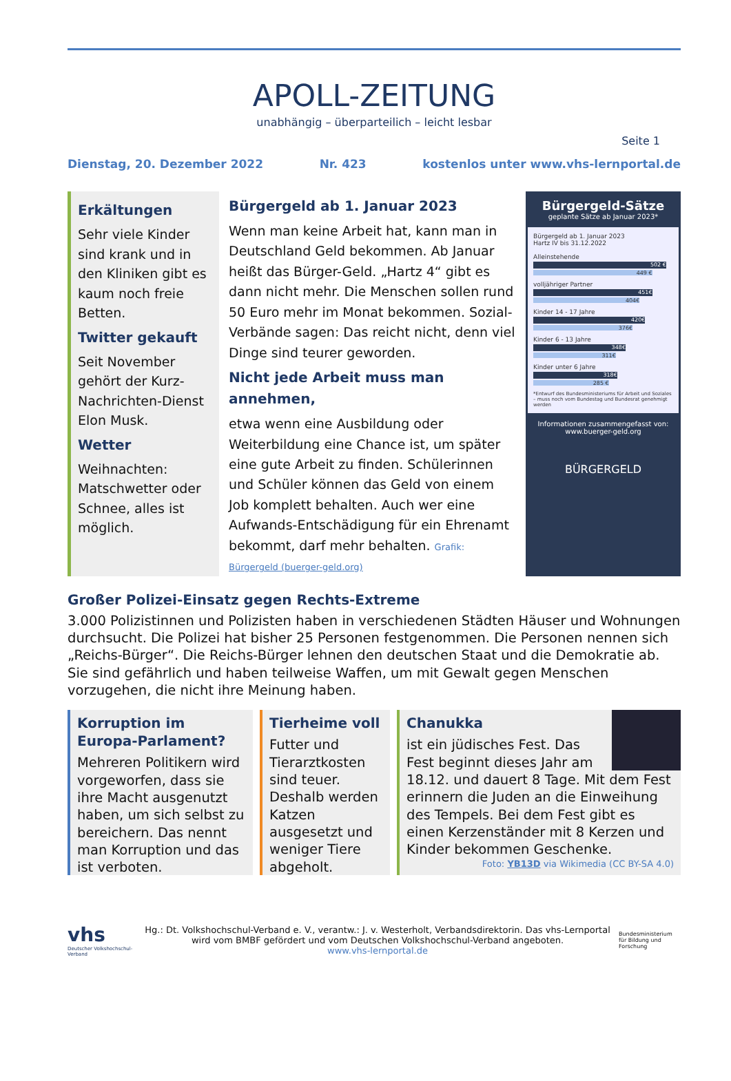APOLL-ZEITUNG
unabhängig – überparteilich – leicht lesbar
Seite 1
Dienstag, 20. Dezember 2022 Nr. 423 kostenlos unter www.vhs-lernportal.de
Erkältungen
Sehr viele Kinder sind krank und in den Kliniken gibt es kaum noch freie Betten.
Twitter gekauft
Seit November gehört der Kurz-Nachrichten-Dienst Elon Musk.
Wetter
Weihnachten: Matschwetter oder Schnee, alles ist möglich.
Bürgergeld ab 1. Januar 2023
Wenn man keine Arbeit hat, kann man in Deutschland Geld bekommen. Ab Januar heißt das Bürger-Geld. „Hartz 4“ gibt es dann nicht mehr. Die Menschen sollen rund 50 Euro mehr im Monat bekommen. Sozial-Verbände sagen: Das reicht nicht, denn viel Dinge sind teurer geworden.
Nicht jede Arbeit muss man annehmen,
etwa wenn eine Ausbildung oder Weiterbildung eine Chance ist, um später eine gute Arbeit zu finden. Schülerinnen und Schüler können das Geld von einem Job komplett behalten. Auch wer eine Aufwands-Entschädigung für ein Ehrenamt bekommt, darf mehr behalten. Grafik: Bürgergeld (buerger-geld.org)
Bürgergeld-Sätze
geplante Sätze ab Januar 2023*
Bürgergeld ab 1. Januar 2023
Hartz IV bis 31.12.2022
Alleinstehende
502 €
449 €
volljähriger Partner
451€
404€
Kinder 14 - 17 Jahre
420€
376€
Kinder 6 - 13 Jahre
348€
311€
Kinder unter 6 Jahre
318€
285 €
*Entwurf des Bundesministeriums für Arbeit und Soziales – muss noch vom Bundestag und Bundesrat genehmigt werden
Informationen zusammengefasst von: www.buerger-geld.org
BÜRGERGELD
Großer Polizei-Einsatz gegen Rechts-Extreme
3.000 Polizistinnen und Polizisten haben in verschiedenen Städten Häuser und Wohnungen durchsucht. Die Polizei hat bisher 25 Personen festgenommen. Die Personen nennen sich „Reichs-Bürger“. Die Reichs-Bürger lehnen den deutschen Staat und die Demokratie ab. Sie sind gefährlich und haben teilweise Waffen, um mit Gewalt gegen Menschen vorzugehen, die nicht ihre Meinung haben.
Korruption im Europa-Parlament?
Mehreren Politikern wird vorgeworfen, dass sie ihre Macht ausgenutzt haben, um sich selbst zu bereichern. Das nennt man Korruption und das ist verboten.
Tierheime voll
Futter und Tierarztkosten sind teuer. Deshalb werden Katzen ausgesetzt und weniger Tiere abgeholt.
Chanukka
ist ein jüdisches Fest. Das Fest beginnt dieses Jahr am 18.12. und dauert 8 Tage. Mit dem Fest erinnern die Juden an die Einweihung des Tempels. Bei dem Fest gibt es einen Kerzenständer mit 8 Kerzen und Kinder bekommen Geschenke.
Foto: YB13D via Wikimedia (CC BY-SA 4.0)
vhs
Deutscher Volkshochschul-Verband
Hg.: Dt. Volkshochschul-Verband e. V., verantw.: J. v. Westerholt, Verbandsdirektorin. Das vhs-Lernportal wird vom BMBF gefördert und vom Deutschen Volkshochschul-Verband angeboten.
www.vhs-lernportal.de
Bundesministerium für Bildung und Forschung